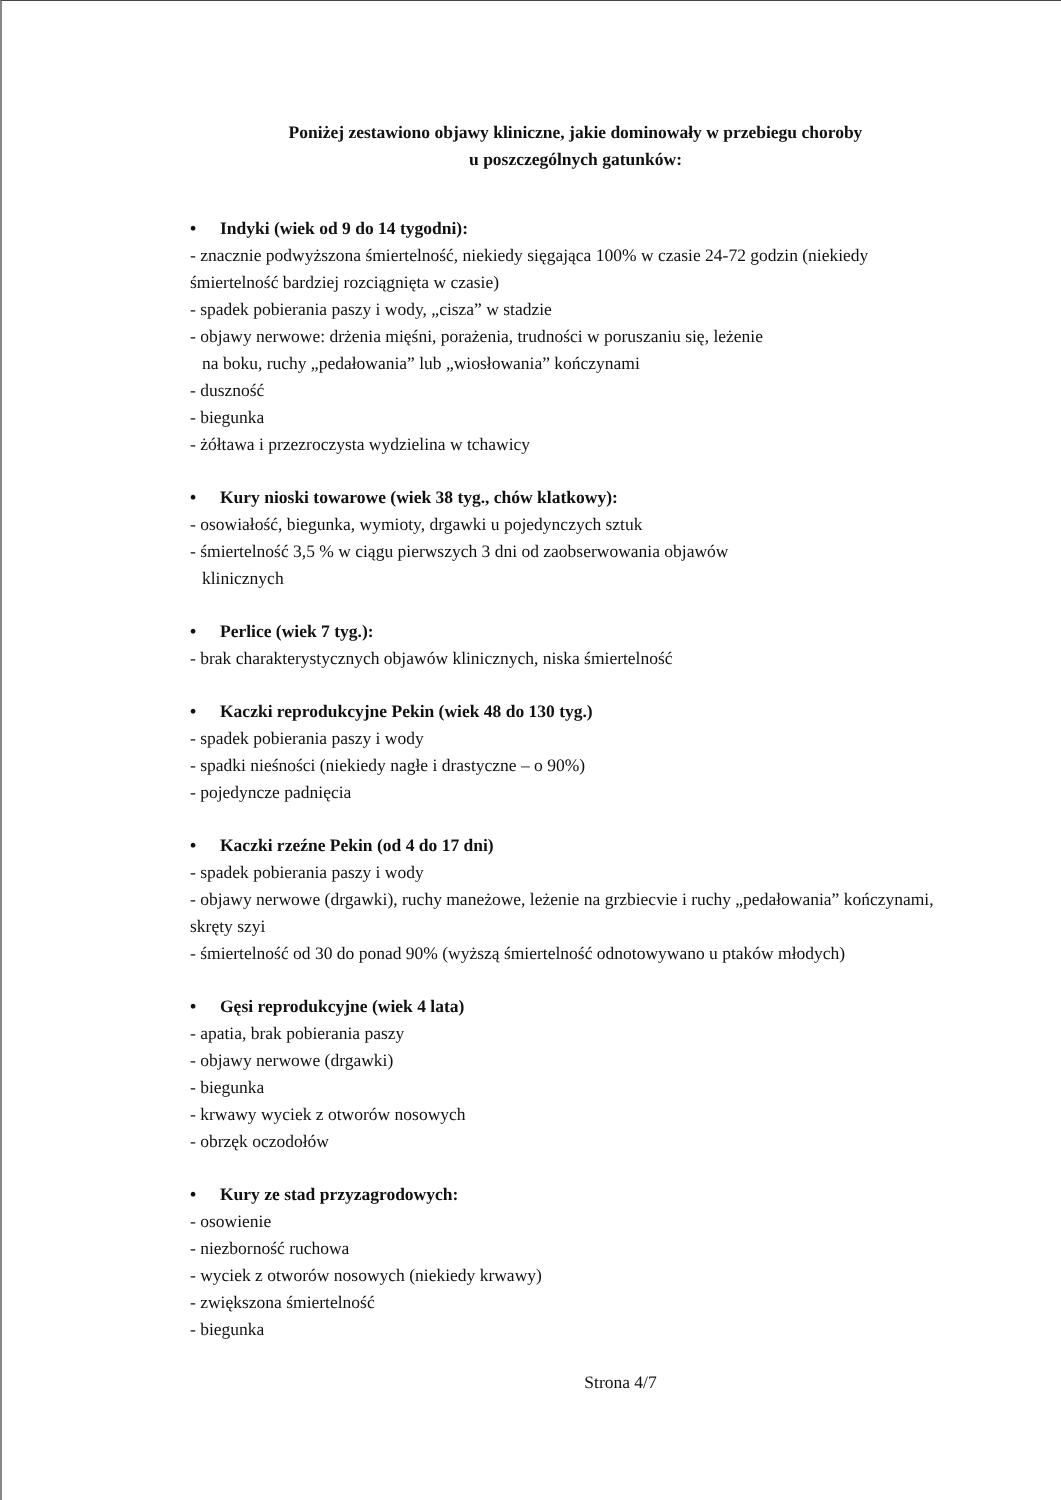Poniżej zestawiono objawy kliniczne, jakie dominowały w przebiegu choroby
u poszczególnych gatunków:
• Indyki (wiek od 9 do 14 tygodni):
- znacznie podwyższona śmiertelność, niekiedy sięgająca 100% w czasie 24-72 godzin (niekiedy śmiertelność bardziej rozciągnięta w czasie)
- spadek pobierania paszy i wody, „cisza” w stadzie
- objawy nerwowe: drżenia mięśni, porażenia, trudności w poruszaniu się, leżenie
na boku, ruchy „pedałowania” lub „wiosłowania” kończynami
- duszność
- biegunka
- żółtawa i przezroczysta wydzielina w tchawicy
• Kury nioski towarowe (wiek 38 tyg., chów klatkowy):
- osowiałość, biegunka, wymioty, drgawki u pojedynczych sztuk
- śmiertelność 3,5 % w ciągu pierwszych 3 dni od zaobserwowania objawów
klinicznych
• Perlice (wiek 7 tyg.):
- brak charakterystycznych objawów klinicznych, niska śmiertelność
• Kaczki reprodukcyjne Pekin (wiek 48 do 130 tyg.)
- spadek pobierania paszy i wody
- spadki nieśności (niekiedy nagłe i drastyczne – o 90%)
- pojedyncze padnięcia
• Kaczki rzeźne Pekin (od 4 do 17 dni)
- spadek pobierania paszy i wody
- objawy nerwowe (drgawki), ruchy maneżowe, leżenie na grzbiecvie i ruchy „pedałowania” kończynami, skręty szyi
- śmiertelność od 30 do ponad 90% (wyższą śmiertelność odnotowywano u ptaków młodych)
• Gęsi reprodukcyjne (wiek 4 lata)
- apatia, brak pobierania paszy
- objawy nerwowe (drgawki)
- biegunka
- krwawy wyciek z otworów nosowych
- obrzęk oczodołów
• Kury ze stad przyzagrodowych:
- osowienie
- niezborność ruchowa
- wyciek z otworów nosowych (niekiedy krwawy)
- zwiększona śmiertelność
- biegunka
Strona 4/7